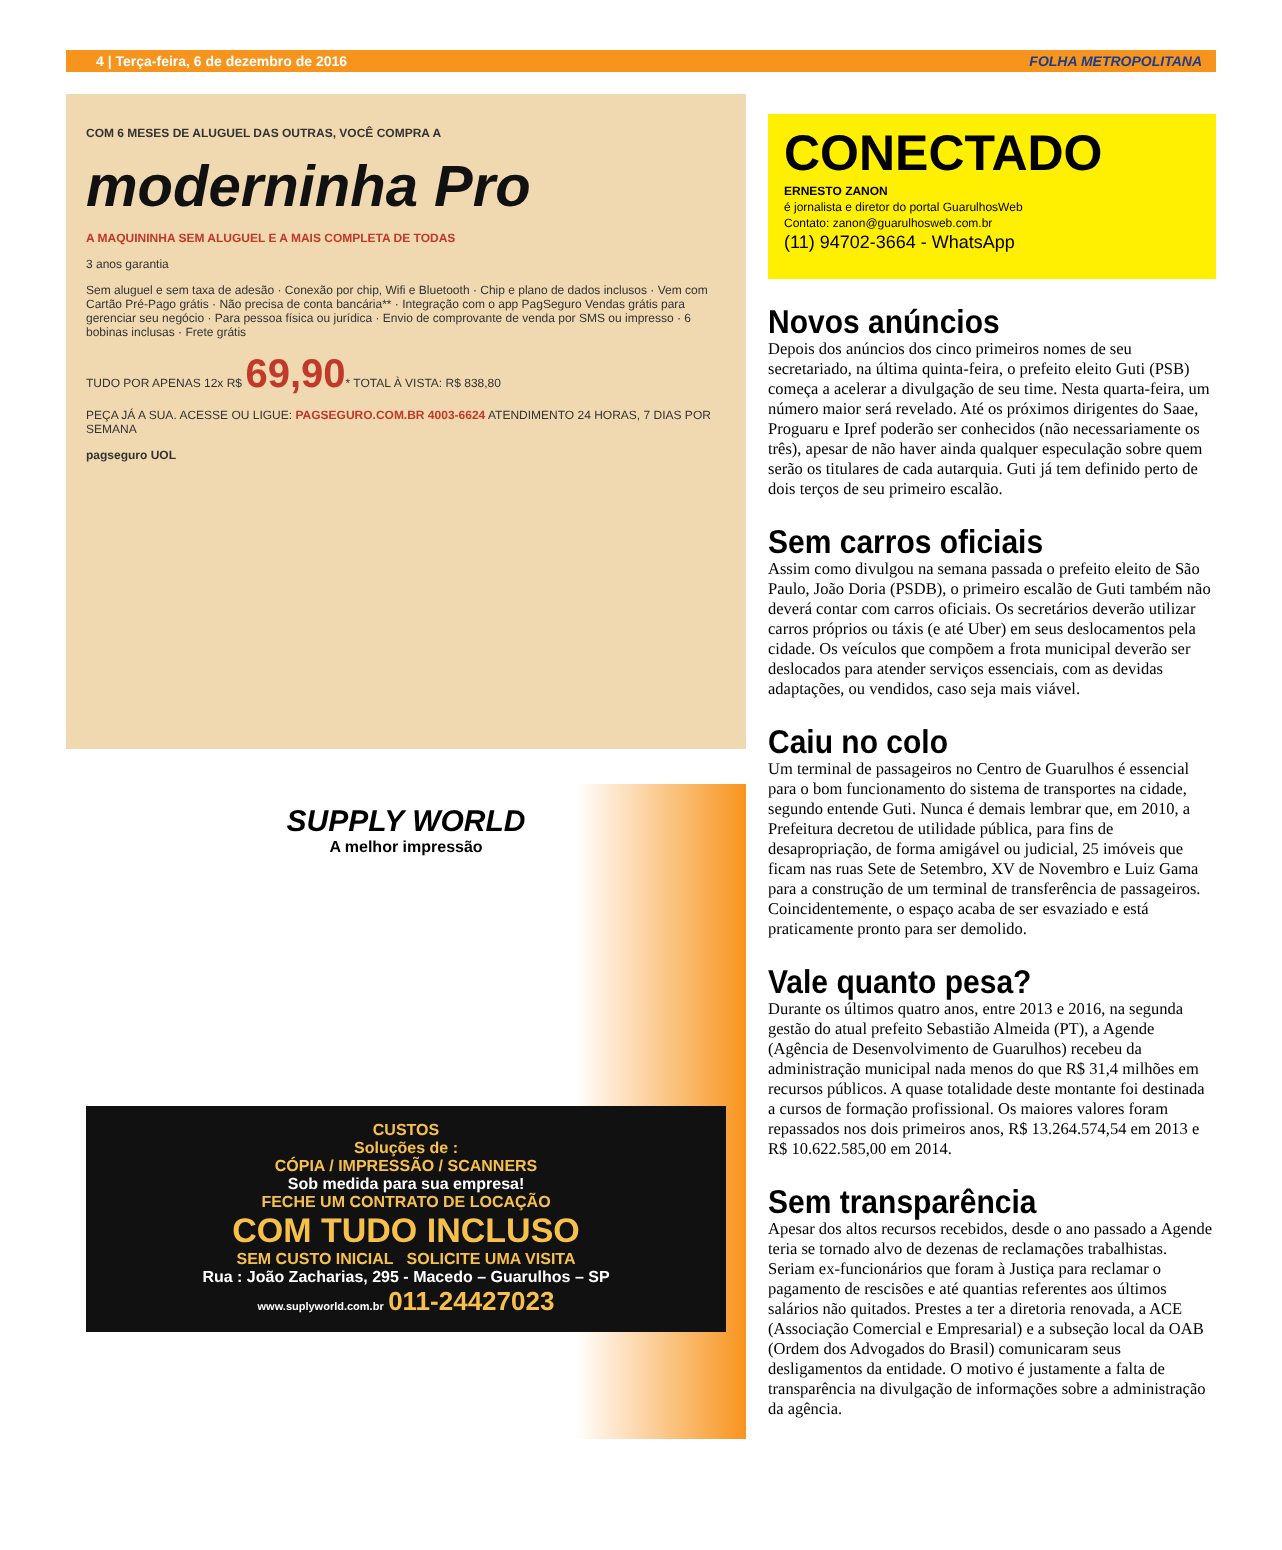4 | Terça-feira, 6 de dezembro de 2016 FOLHA METROPOLITANA
COM 6 MESES DE ALUGUEL DAS OUTRAS, VOCÊ COMPRA A
moderninha Pro
A MAQUININHA SEM ALUGUEL E A MAIS COMPLETA DE TODAS
3 anos garantia
Sem aluguel e sem taxa de adesão · Conexão por chip, Wifi e Bluetooth · Chip e plano de dados inclusos · Vem com Cartão Pré-Pago grátis · Não precisa de conta bancária** · Integração com o app PagSeguro Vendas grátis para gerenciar seu negócio · Para pessoa física ou jurídica · Envio de comprovante de venda por SMS ou impresso · 6 bobinas inclusas · Frete grátis
TUDO POR APENAS 12x R$ 69,90* TOTAL À VISTA: R$ 838,80
PEÇA JÁ A SUA. ACESSE OU LIGUE: PAGSEGURO.COM.BR 4003-6624 ATENDIMENTO 24 HORAS, 7 DIAS POR SEMANA
pagseguro UOL
SUPPLY WORLD
A melhor impressão
CUSTOS
Soluções de :
CÓPIA / IMPRESSÃO / SCANNERS
Sob medida para sua empresa!
FECHE UM CONTRATO DE LOCAÇÃO
COM TUDO INCLUSO
SEM CUSTO INICIAL SOLICITE UMA VISITA
Rua : João Zacharias, 295 - Macedo – Guarulhos – SP
www.suplyworld.com.br 011-24427023
CONECTADO
ERNESTO ZANON
é jornalista e diretor do portal GuarulhosWeb
Contato: zanon@guarulhosweb.com.br
(11) 94702-3664 - WhatsApp
Novos anúncios
Depois dos anúncios dos cinco primeiros nomes de seu secretariado, na última quinta-feira, o prefeito eleito Guti (PSB) começa a acelerar a divulgação de seu time. Nesta quarta-feira, um número maior será revelado. Até os próximos dirigentes do Saae, Proguaru e Ipref poderão ser conhecidos (não necessariamente os três), apesar de não haver ainda qualquer especulação sobre quem serão os titulares de cada autarquia. Guti já tem definido perto de dois terços de seu primeiro escalão.
Sem carros oficiais
Assim como divulgou na semana passada o prefeito eleito de São Paulo, João Doria (PSDB), o primeiro escalão de Guti também não deverá contar com carros oficiais. Os secretários deverão utilizar carros próprios ou táxis (e até Uber) em seus deslocamentos pela cidade. Os veículos que compõem a frota municipal deverão ser deslocados para atender serviços essenciais, com as devidas adaptações, ou vendidos, caso seja mais viável.
Caiu no colo
Um terminal de passageiros no Centro de Guarulhos é essencial para o bom funcionamento do sistema de transportes na cidade, segundo entende Guti. Nunca é demais lembrar que, em 2010, a Prefeitura decretou de utilidade pública, para fins de desapropriação, de forma amigável ou judicial, 25 imóveis que ficam nas ruas Sete de Setembro, XV de Novembro e Luiz Gama para a construção de um terminal de transferência de passageiros. Coincidentemente, o espaço acaba de ser esvaziado e está praticamente pronto para ser demolido.
Vale quanto pesa?
Durante os últimos quatro anos, entre 2013 e 2016, na segunda gestão do atual prefeito Sebastião Almeida (PT), a Agende (Agência de Desenvolvimento de Guarulhos) recebeu da administração municipal nada menos do que R$ 31,4 milhões em recursos públicos. A quase totalidade deste montante foi destinada a cursos de formação profissional. Os maiores valores foram repassados nos dois primeiros anos, R$ 13.264.574,54 em 2013 e R$ 10.622.585,00 em 2014.
Sem transparência
Apesar dos altos recursos recebidos, desde o ano passado a Agende teria se tornado alvo de dezenas de reclamações trabalhistas. Seriam ex-funcionários que foram à Justiça para reclamar o pagamento de rescisões e até quantias referentes aos últimos salários não quitados. Prestes a ter a diretoria renovada, a ACE (Associação Comercial e Empresarial) e a subseção local da OAB (Ordem dos Advogados do Brasil) comunicaram seus desligamentos da entidade. O motivo é justamente a falta de transparência na divulgação de informações sobre a administração da agência.